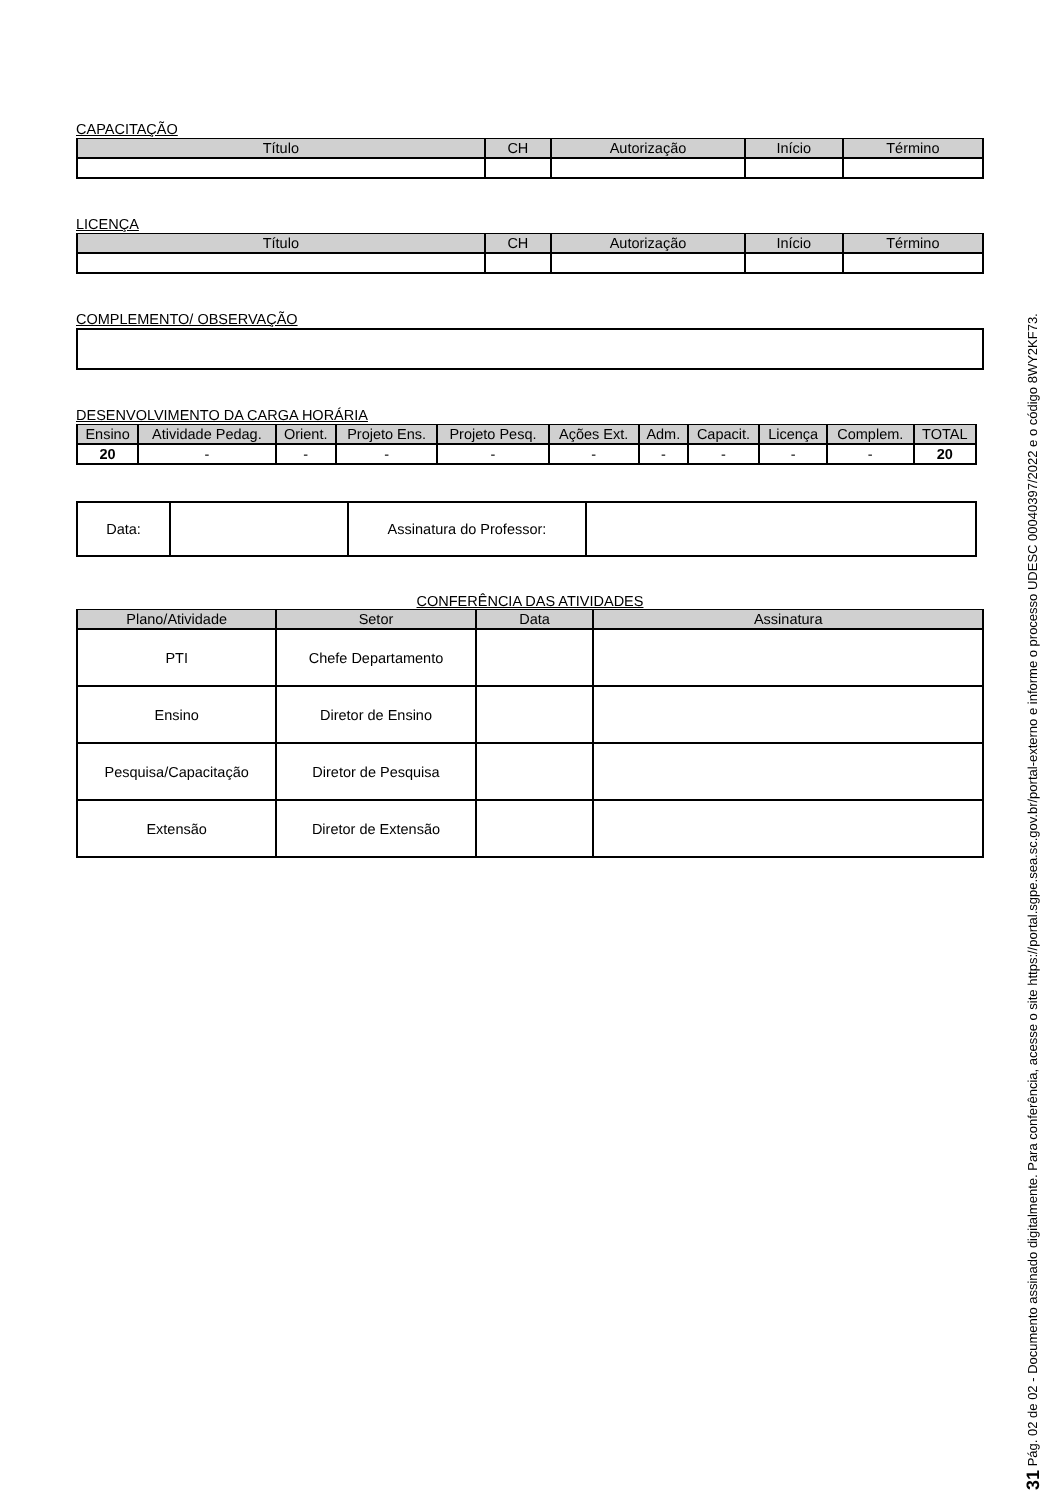CAPACITAÇÃO
| Título | CH | Autorização | Início | Término |
| --- | --- | --- | --- | --- |
LICENÇA
| Título | CH | Autorização | Início | Término |
| --- | --- | --- | --- | --- |
COMPLEMENTO/ OBSERVAÇÃO
DESENVOLVIMENTO DA CARGA HORÁRIA
| Ensino | Atividade Pedag. | Orient. | Projeto Ens. | Projeto Pesq. | Ações Ext. | Adm. | Capacit. | Licença | Complem. | TOTAL |
| --- | --- | --- | --- | --- | --- | --- | --- | --- | --- | --- |
| 20 | - | - | - | - | - | - | - | - | - | 20 |
| Data: | | Assinatura do Professor: | |
CONFERÊNCIA DAS ATIVIDADES
| Plano/Atividade | Setor | Data | Assinatura |
| --- | --- | --- | --- |
| PTI | Chefe Departamento | | |
| Ensino | Diretor de Ensino | | |
| Pesquisa/Capacitação | Diretor de Pesquisa | | |
| Extensão | Diretor de Extensão | | |
31 Pág. 02 de 02 - Documento assinado digitalmente. Para conferência, acesse o site https://portal.sgpe.sea.sc.gov.br/portal-externo e informe o processo UDESC 00040397/2022 e o código 8WY2KF73.